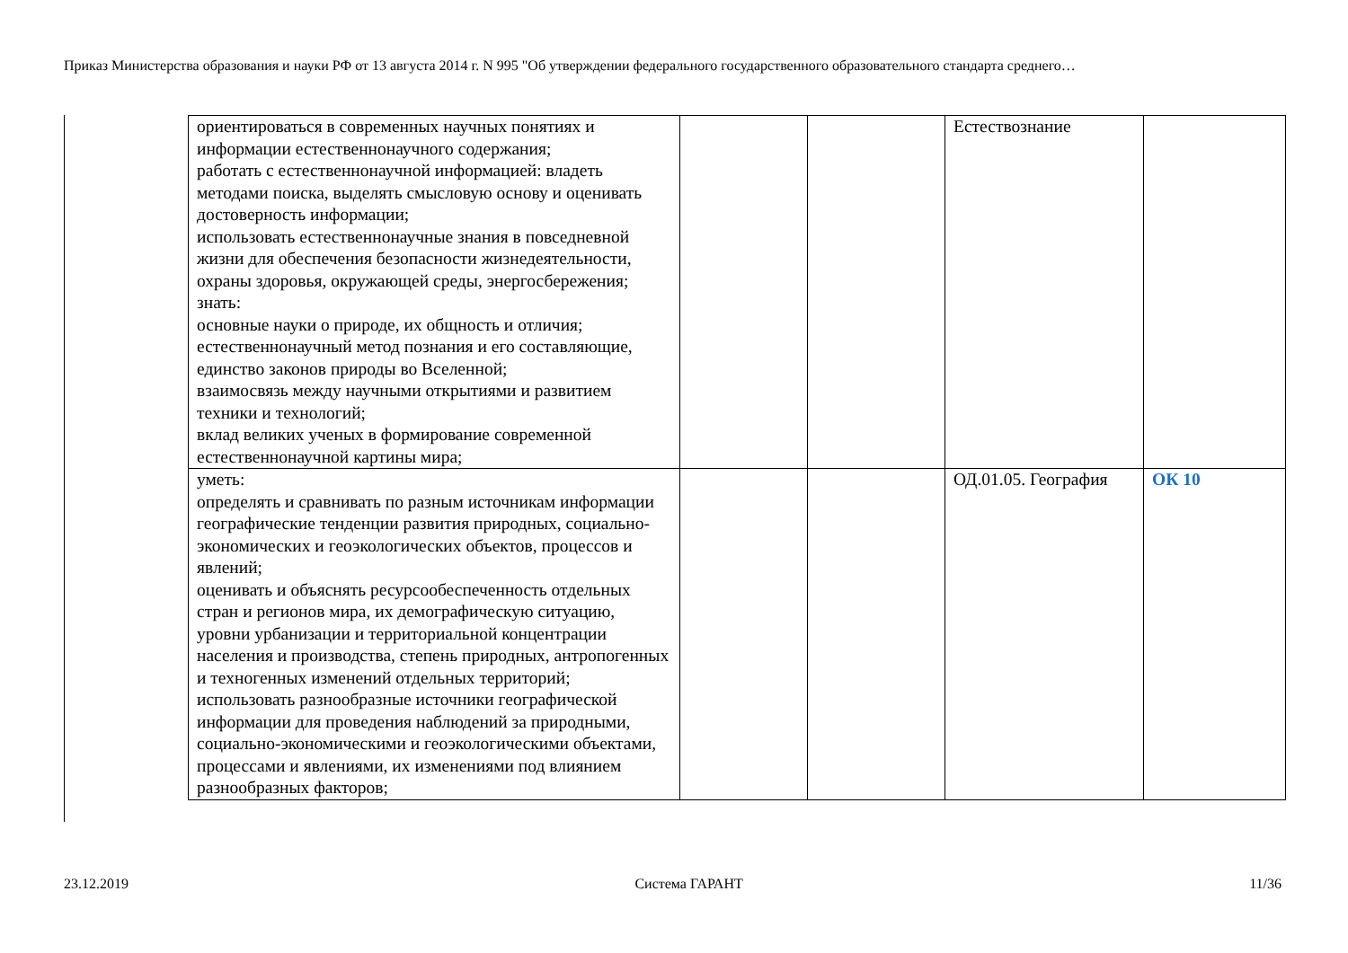Приказ Министерства образования и науки РФ от 13 августа 2014 г. N 995 "Об утверждении федерального государственного образовательного стандарта среднего…
| ориентироваться в современных научных понятиях и информации естественнонаучного содержания; работать с естественнонаучной информацией: владеть методами поиска, выделять смысловую основу и оценивать достоверность информации; использовать естественнонаучные знания в повседневной жизни для обеспечения безопасности жизнедеятельности, охраны здоровья, окружающей среды, энергосбережения; знать: основные науки о природе, их общность и отличия; естественнонаучный метод познания и его составляющие, единство законов природы во Вселенной; взаимосвязь между научными открытиями и развитием техники и технологий; вклад великих ученых в формирование современной естественнонаучной картины мира; | | | Естествознание | |
| уметь: определять и сравнивать по разным источникам информации географические тенденции развития природных, социально-экономических и геоэкологических объектов, процессов и явлений; оценивать и объяснять ресурсообеспеченность отдельных стран и регионов мира, их демографическую ситуацию, уровни урбанизации и территориальной концентрации населения и производства, степень природных, антропогенных и техногенных изменений отдельных территорий; использовать разнообразные источники географической информации для проведения наблюдений за природными, социально-экономическими и геоэкологическими объектами, процессами и явлениями, их изменениями под влиянием разнообразных факторов; | | | ОД.01.05. География | ОК 10 |
23.12.2019 Система ГАРАНТ 11/36